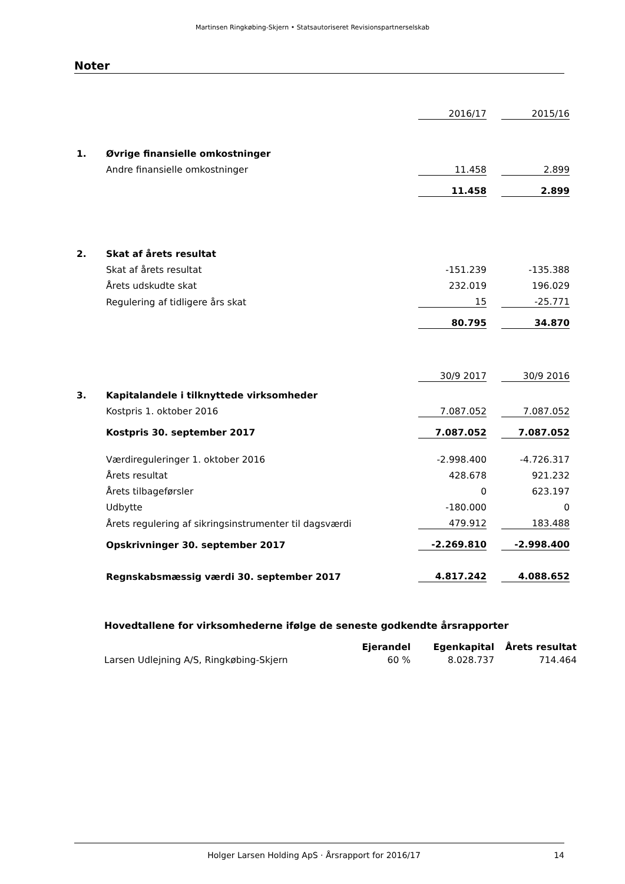Martinsen Ringkøbing-Skjern • Statsautoriseret Revisionspartnerselskab
Noter
| | | 2016/17 | | 2015/16 |
| 1. | Øvrige finansielle omkostninger | | | |
| | Andre finansielle omkostninger | 11.458 | | 2.899 |
| | | 11.458 | | 2.899 |
| 2. | Skat af årets resultat | | | |
| | Skat af årets resultat | -151.239 | | -135.388 |
| | Årets udskudte skat | 232.019 | | 196.029 |
| | Regulering af tidligere års skat | 15 | | -25.771 |
| | | 80.795 | | 34.870 |
| | | 30/9 2017 | | 30/9 2016 |
| 3. | Kapitalandele i tilknyttede virksomheder | | | |
| | Kostpris 1. oktober 2016 | 7.087.052 | | 7.087.052 |
| | Kostpris 30. september 2017 | 7.087.052 | | 7.087.052 |
| | Værdireguleringer 1. oktober 2016 | -2.998.400 | | -4.726.317 |
| | Årets resultat | 428.678 | | 921.232 |
| | Årets tilbageførsler | 0 | | 623.197 |
| | Udbytte | -180.000 | | 0 |
| | Årets regulering af sikringsinstrumenter til dagsværdi | 479.912 | | 183.488 |
| | Opskrivninger 30. september 2017 | -2.269.810 | | -2.998.400 |
| | Regnskabsmæssig værdi 30. september 2017 | 4.817.242 | | 4.088.652 |
| Hovedtallene for virksomhederne ifølge de seneste godkendte årsrapporter | | | |
| --- | --- | --- | --- |
| | Ejerandel | Egenkapital | Årets resultat |
| Larsen Udlejning A/S, Ringkøbing-Skjern | 60 % | 8.028.737 | 714.464 |
Holger Larsen Holding ApS · Årsrapport for 2016/17 14